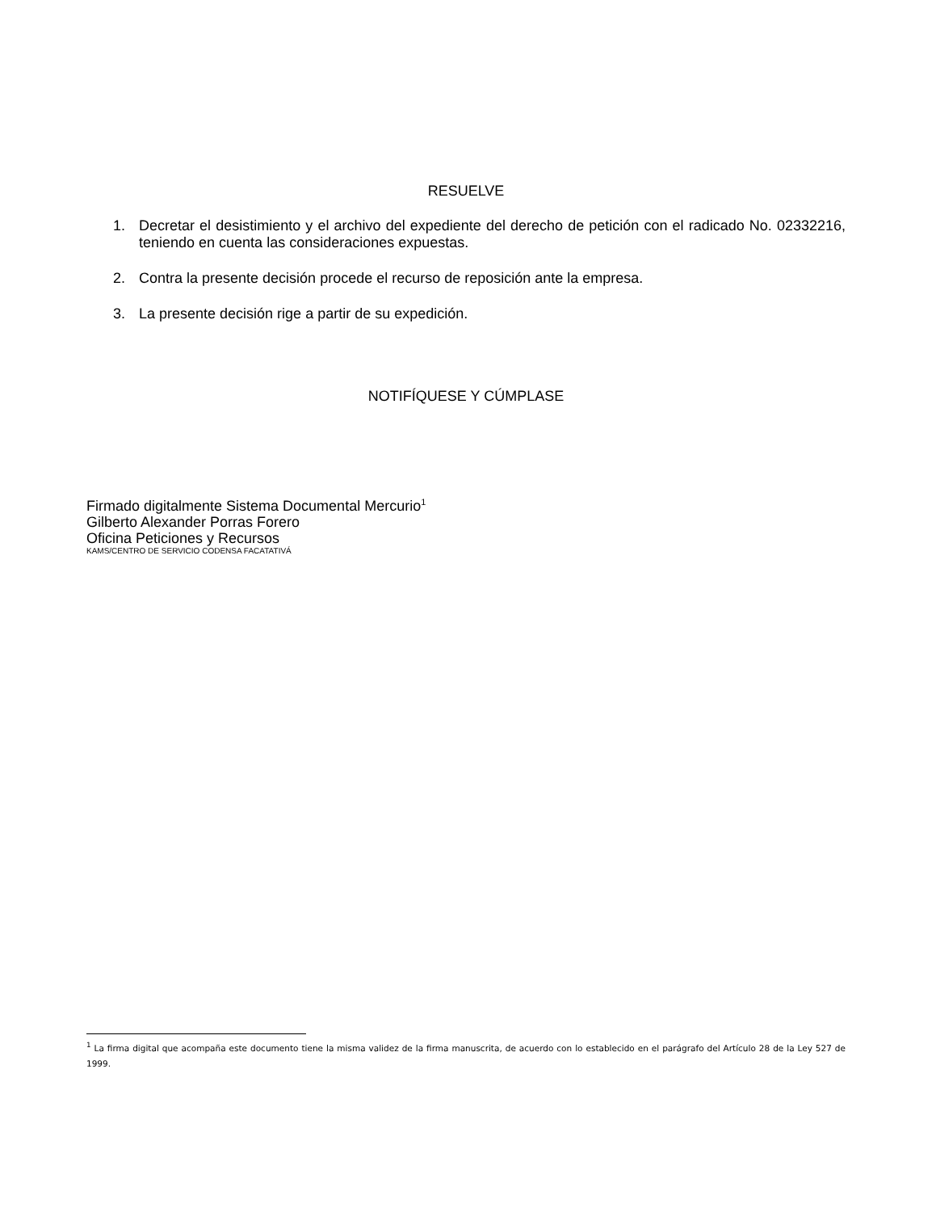RESUELVE
1. Decretar el desistimiento y el archivo del expediente del derecho de petición con el radicado No. 02332216, teniendo en cuenta las consideraciones expuestas.
2. Contra la presente decisión procede el recurso de reposición ante la empresa.
3. La presente decisión rige a partir de su expedición.
NOTIFÍQUESE Y CÚMPLASE
Firmado digitalmente Sistema Documental Mercurio<sup>1</sup>
Gilberto Alexander Porras Forero
Oficina Peticiones y Recursos
KAMS/CENTRO DE SERVICIO CODENSA FACATATIVÁ
<sup>1</sup> La firma digital que acompaña este documento tiene la misma validez de la firma manuscrita, de acuerdo con lo establecido en el parágrafo del Artículo 28 de la Ley 527 de 1999.